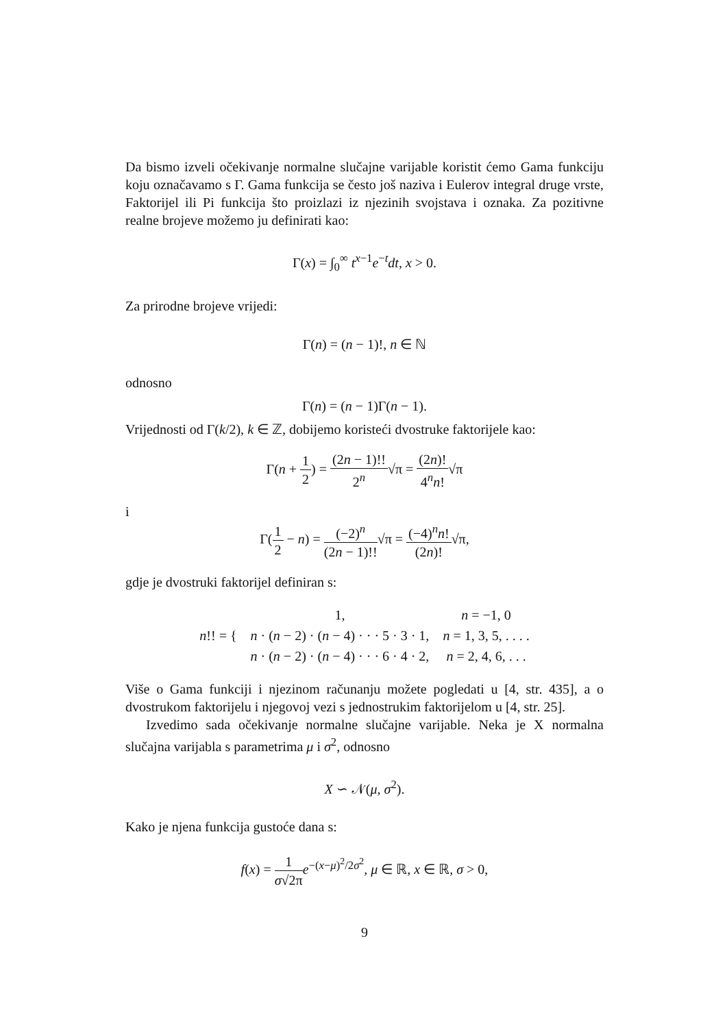Da bismo izveli očekivanje normalne slučajne varijable koristit ćemo Gama funkciju koju označavamo s Γ. Gama funkcija se često još naziva i Eulerov integral druge vrste, Faktorijel ili Pi funkcija što proizlazi iz njezinih svojstava i oznaka. Za pozitivne realne brojeve možemo ju definirati kao:
Γ(x) = ∫<sub>0</sub><sup>∞</sup> t<sup>x−1</sup>e<sup>−t</sup>dt, x > 0.
Za prirodne brojeve vrijedi:
Γ(n) = (n − 1)!, n ∈ ℕ
odnosno
Γ(n) = (n − 1)Γ(n − 1).
Vrijednosti od Γ(k/2), k ∈ ℤ, dobijemo koristeći dvostruke faktorijele kao:
Γ(n + 1 2) = (2n − 1)!! 2<sup>n</sup>√π = (2n)! 4<sup>n</sup>n!√π
i
Γ(1 2 − n) = (−2)<sup>n</sup> (2n − 1)!!√π = (−4)<sup>n</sup>n! (2n)!√π,
gdje je dvostruki faktorijel definiran s:
| n !! = { | 1, | n = −1, 0 |
| | n · ( n − 2) · ( n − 4) · · · 5 · 3 · 1, | n = 1, 3, 5, . . . . |
| | n · ( n − 2) · ( n − 4) · · · 6 · 4 · 2, | n = 2, 4, 6, . . . |
Više o Gama funkciji i njezinom računanju možete pogledati u [4, str. 435], a o dvostrukom faktorijelu i njegovoj vezi s jednostrukim faktorijelom u [4, str. 25].
Izvedimo sada očekivanje normalne slučajne varijable. Neka je X normalna slučajna varijabla s parametrima μ i σ<sup>2</sup>, odnosno
X ∽ 𝒩(μ, σ<sup>2</sup>).
Kako je njena funkcija gustoće dana s:
f(x) = 1 σ√2π e<sup>−(x−μ)<sup>2</sup>/2σ<sup>2</sup></sup>, μ ∈ ℝ, x ∈ ℝ, σ > 0,
9